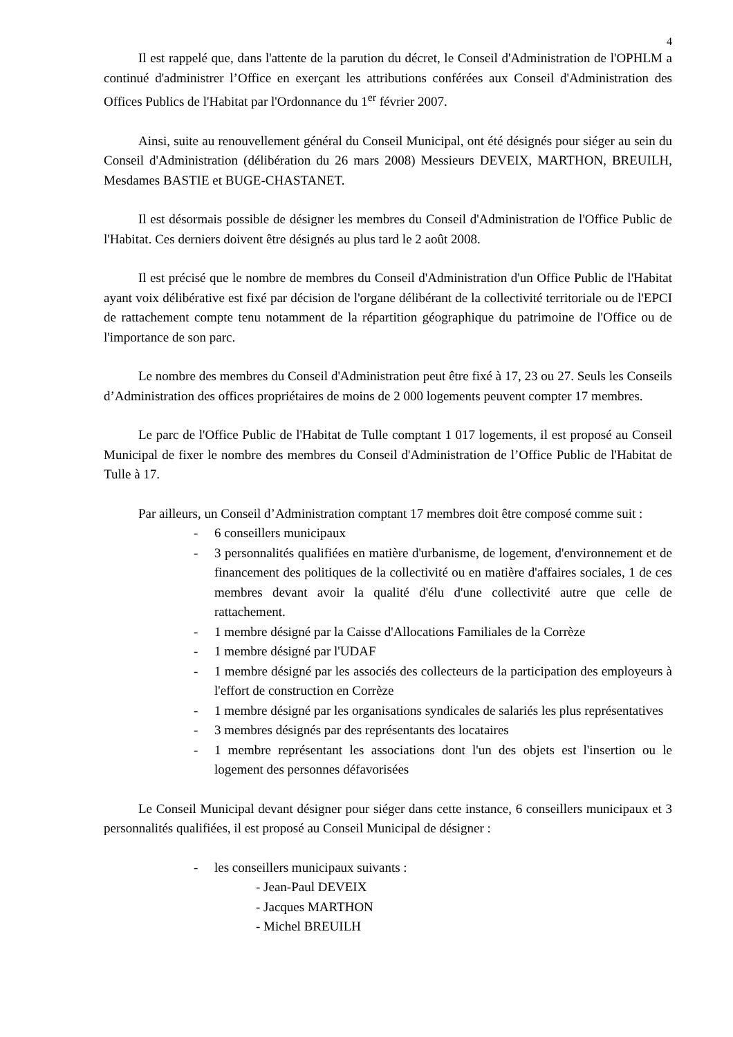4
Il est rappelé que, dans l'attente de la parution du décret, le Conseil d'Administration de l'OPHLM a continué d'administrer l’Office en exerçant les attributions conférées aux Conseil d'Administration des Offices Publics de l'Habitat par l'Ordonnance du 1<sup>er</sup> février 2007.
Ainsi, suite au renouvellement général du Conseil Municipal, ont été désignés pour siéger au sein du Conseil d'Administration (délibération du 26 mars 2008) Messieurs DEVEIX, MARTHON, BREUILH, Mesdames BASTIE et BUGE-CHASTANET.
Il est désormais possible de désigner les membres du Conseil d'Administration de l'Office Public de l'Habitat. Ces derniers doivent être désignés au plus tard le 2 août 2008.
Il est précisé que le nombre de membres du Conseil d'Administration d'un Office Public de l'Habitat ayant voix délibérative est fixé par décision de l'organe délibérant de la collectivité territoriale ou de l'EPCI de rattachement compte tenu notamment de la répartition géographique du patrimoine de l'Office ou de l'importance de son parc.
Le nombre des membres du Conseil d'Administration peut être fixé à 17, 23 ou 27. Seuls les Conseils d’Administration des offices propriétaires de moins de 2 000 logements peuvent compter 17 membres.
Le parc de l'Office Public de l'Habitat de Tulle comptant 1 017 logements, il est proposé au Conseil Municipal de fixer le nombre des membres du Conseil d'Administration de l’Office Public de l'Habitat de Tulle à 17.
Par ailleurs, un Conseil d’Administration comptant 17 membres doit être composé comme suit :
- 6 conseillers municipaux
- 3 personnalités qualifiées en matière d'urbanisme, de logement, d'environnement et de financement des politiques de la collectivité ou en matière d'affaires sociales, 1 de ces membres devant avoir la qualité d'élu d'une collectivité autre que celle de rattachement.
- 1 membre désigné par la Caisse d'Allocations Familiales de la Corrèze
- 1 membre désigné par l'UDAF
- 1 membre désigné par les associés des collecteurs de la participation des employeurs à l'effort de construction en Corrèze
- 1 membre désigné par les organisations syndicales de salariés les plus représentatives
- 3 membres désignés par des représentants des locataires
- 1 membre représentant les associations dont l'un des objets est l'insertion ou le logement des personnes défavorisées
Le Conseil Municipal devant désigner pour siéger dans cette instance, 6 conseillers municipaux et 3 personnalités qualifiées, il est proposé au Conseil Municipal de désigner :
- les conseillers municipaux suivants :
- Jean-Paul DEVEIX
- Jacques MARTHON
- Michel BREUILH